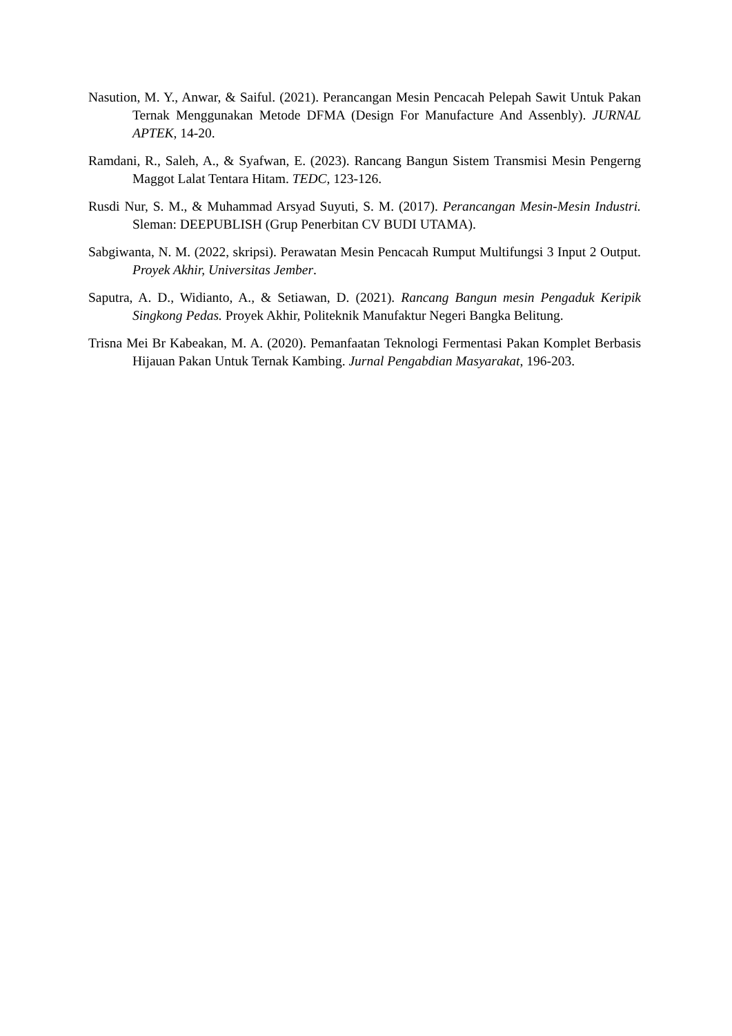Nasution, M. Y., Anwar, & Saiful. (2021). Perancangan Mesin Pencacah Pelepah Sawit Untuk Pakan Ternak Menggunakan Metode DFMA (Design For Manufacture And Assenbly). JURNAL APTEK, 14-20.
Ramdani, R., Saleh, A., & Syafwan, E. (2023). Rancang Bangun Sistem Transmisi Mesin Pengerng Maggot Lalat Tentara Hitam. TEDC, 123-126.
Rusdi Nur, S. M., & Muhammad Arsyad Suyuti, S. M. (2017). Perancangan Mesin-Mesin Industri. Sleman: DEEPUBLISH (Grup Penerbitan CV BUDI UTAMA).
Sabgiwanta, N. M. (2022, skripsi). Perawatan Mesin Pencacah Rumput Multifungsi 3 Input 2 Output. Proyek Akhir, Universitas Jember.
Saputra, A. D., Widianto, A., & Setiawan, D. (2021). Rancang Bangun mesin Pengaduk Keripik Singkong Pedas. Proyek Akhir, Politeknik Manufaktur Negeri Bangka Belitung.
Trisna Mei Br Kabeakan, M. A. (2020). Pemanfaatan Teknologi Fermentasi Pakan Komplet Berbasis Hijauan Pakan Untuk Ternak Kambing. Jurnal Pengabdian Masyarakat, 196-203.